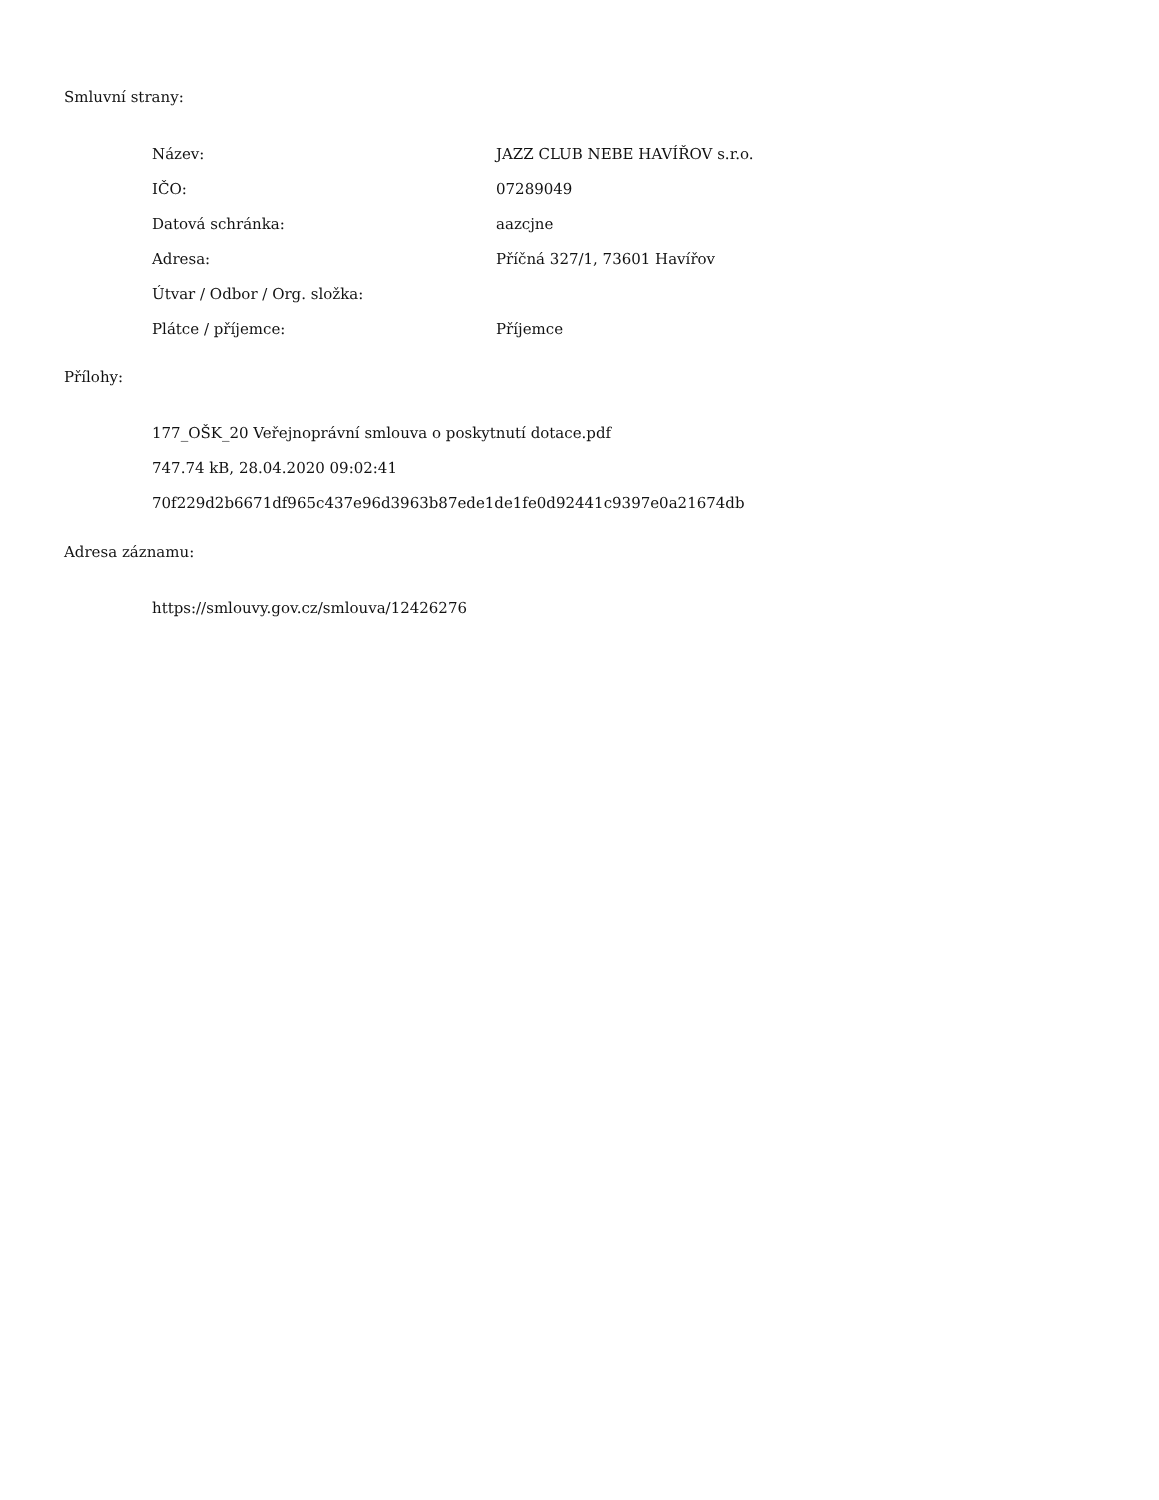Smluvní strany:
| Název: | JAZZ CLUB NEBE HAVÍŘOV s.r.o. |
| IČO: | 07289049 |
| Datová schránka: | aazcjne |
| Adresa: | Příčná 327/1, 73601 Havířov |
| Útvar / Odbor / Org. složka: | |
| Plátce / příjemce: | Příjemce |
Přílohy:
177_OŠK_20 Veřejnoprávní smlouva o poskytnutí dotace.pdf
747.74 kB, 28.04.2020 09:02:41
70f229d2b6671df965c437e96d3963b87ede1de1fe0d92441c9397e0a21674db
Adresa záznamu:
https://smlouvy.gov.cz/smlouva/12426276